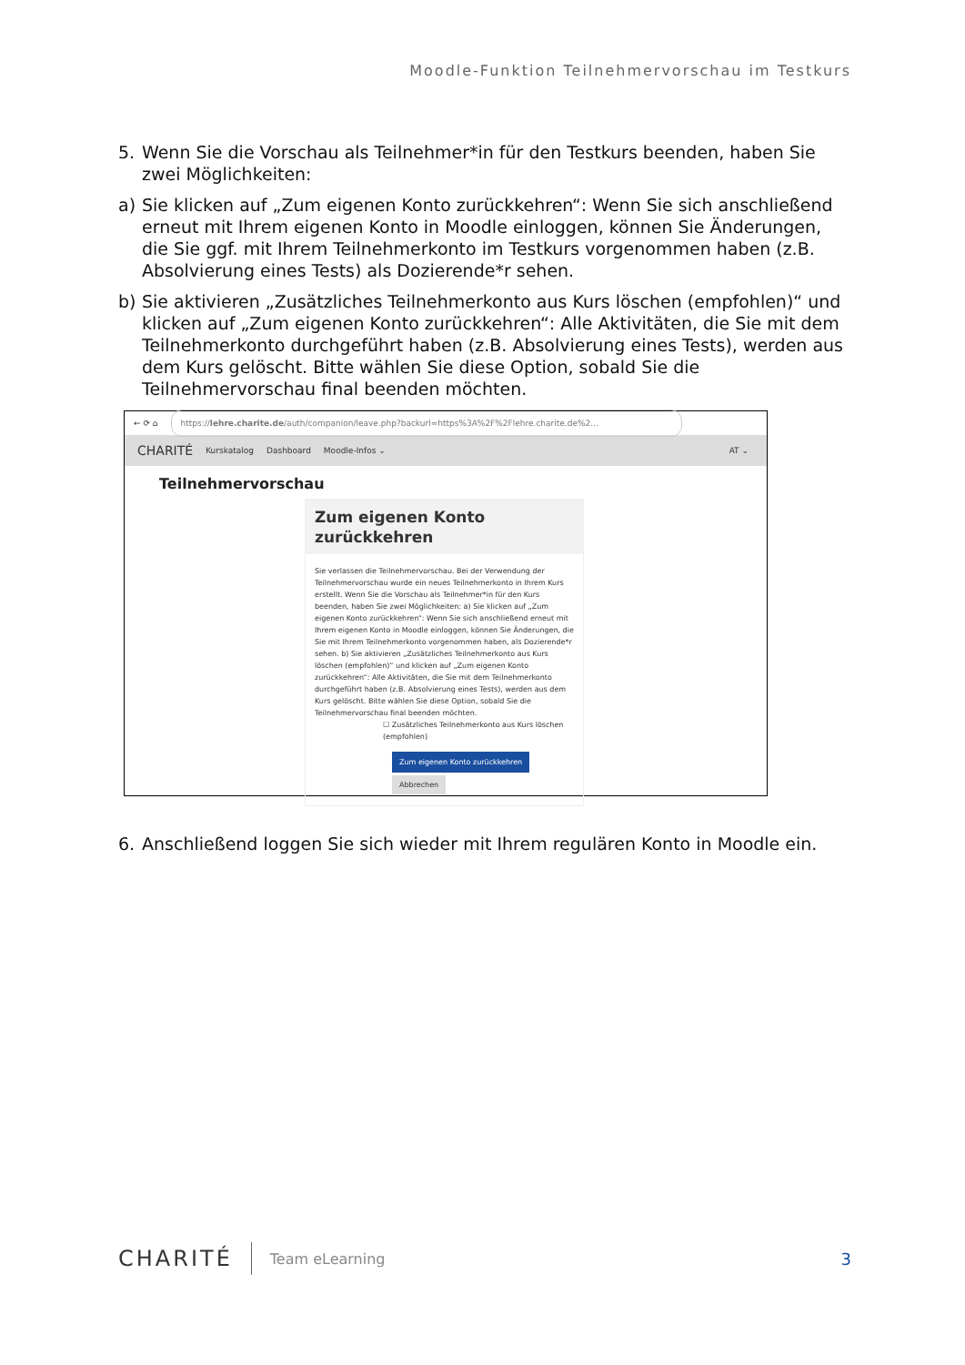Moodle-Funktion Teilnehmervorschau im Testkurs
5. Wenn Sie die Vorschau als Teilnehmer*in für den Testkurs beenden, haben Sie zwei Möglichkeiten:
a) Sie klicken auf „Zum eigenen Konto zurückkehren“: Wenn Sie sich anschließend erneut mit Ihrem eigenen Konto in Moodle einloggen, können Sie Änderungen, die Sie ggf. mit Ihrem Teilnehmerkonto im Testkurs vorgenommen haben (z.B. Absolvierung eines Tests) als Dozierende*r sehen.
b) Sie aktivieren „Zusätzliches Teilnehmerkonto aus Kurs löschen (empfohlen)“ und klicken auf „Zum eigenen Konto zurückkehren“: Alle Aktivitäten, die Sie mit dem Teilnehmerkonto durchgeführt haben (z.B. Absolvierung eines Tests), werden aus dem Kurs gelöscht. Bitte wählen Sie diese Option, sobald Sie die Teilnehmervorschau final beenden möchten.
← ⟳ ⌂ https://lehre.charite.de/auth/companion/leave.php?backurl=https%3A%2F%2Flehre.charite.de%2...
CHARITÉ Kurskatalog Dashboard Moodle-Infos ⌄ AT ⌄
Teilnehmervorschau
Zum eigenen Konto zurückkehren
Sie verlassen die Teilnehmervorschau. Bei der Verwendung der Teilnehmervorschau wurde ein neues Teilnehmerkonto in Ihrem Kurs erstellt. Wenn Sie die Vorschau als Teilnehmer*in für den Kurs beenden, haben Sie zwei Möglichkeiten: a) Sie klicken auf „Zum eigenen Konto zurückkehren“: Wenn Sie sich anschließend erneut mit Ihrem eigenen Konto in Moodle einloggen, können Sie Änderungen, die Sie mit Ihrem Teilnehmerkonto vorgenommen haben, als Dozierende*r sehen. b) Sie aktivieren „Zusätzliches Teilnehmerkonto aus Kurs löschen (empfohlen)“ und klicken auf „Zum eigenen Konto zurückkehren“: Alle Aktivitäten, die Sie mit dem Teilnehmerkonto durchgeführt haben (z.B. Absolvierung eines Tests), werden aus dem Kurs gelöscht. Bitte wählen Sie diese Option, sobald Sie die Teilnehmervorschau final beenden möchten.
☐ Zusätzliches Teilnehmerkonto aus Kurs löschen (empfohlen)
Zum eigenen Konto zurückkehren
Abbrechen
6. Anschließend loggen Sie sich wieder mit Ihrem regulären Konto in Moodle ein.
CHARITÉ Team eLearning 3